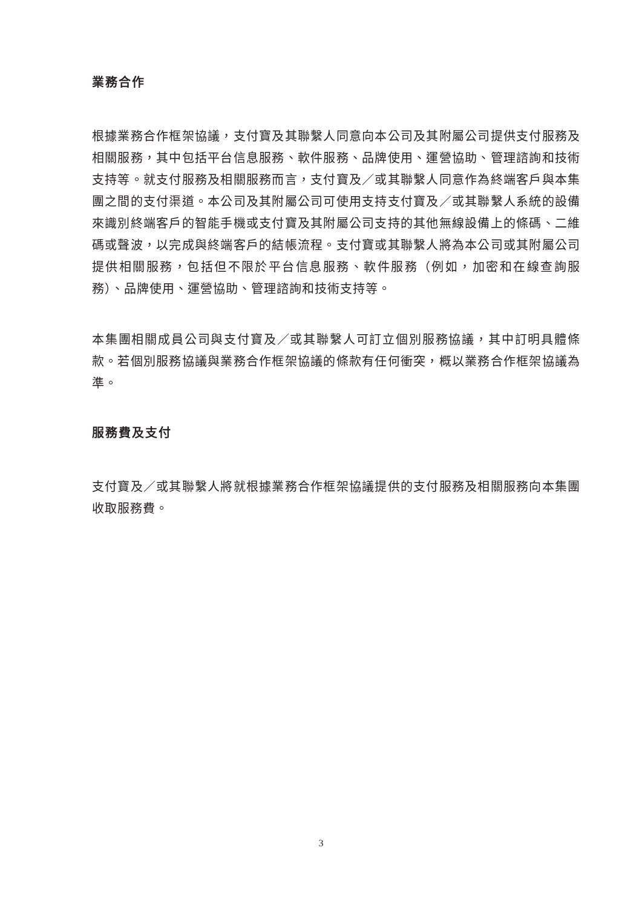業務合作
根據業務合作框架協議，支付寶及其聯繫人同意向本公司及其附屬公司提供支付服務及相關服務，其中包括平台信息服務、軟件服務、品牌使用、運營協助、管理諮詢和技術支持等。就支付服務及相關服務而言，支付寶及／或其聯繫人同意作為終端客戶與本集團之間的支付渠道。本公司及其附屬公司可使用支持支付寶及／或其聯繫人系統的設備來識別終端客戶的智能手機或支付寶及其附屬公司支持的其他無線設備上的條碼、二維碼或聲波，以完成與終端客戶的結帳流程。支付寶或其聯繫人將為本公司或其附屬公司提供相關服務，包括但不限於平台信息服務、軟件服務（例如，加密和在線查詢服務）、品牌使用、運營協助、管理諮詢和技術支持等。
本集團相關成員公司與支付寶及／或其聯繫人可訂立個別服務協議，其中訂明具體條款。若個別服務協議與業務合作框架協議的條款有任何衝突，概以業務合作框架協議為準。
服務費及支付
支付寶及／或其聯繫人將就根據業務合作框架協議提供的支付服務及相關服務向本集團收取服務費。
3